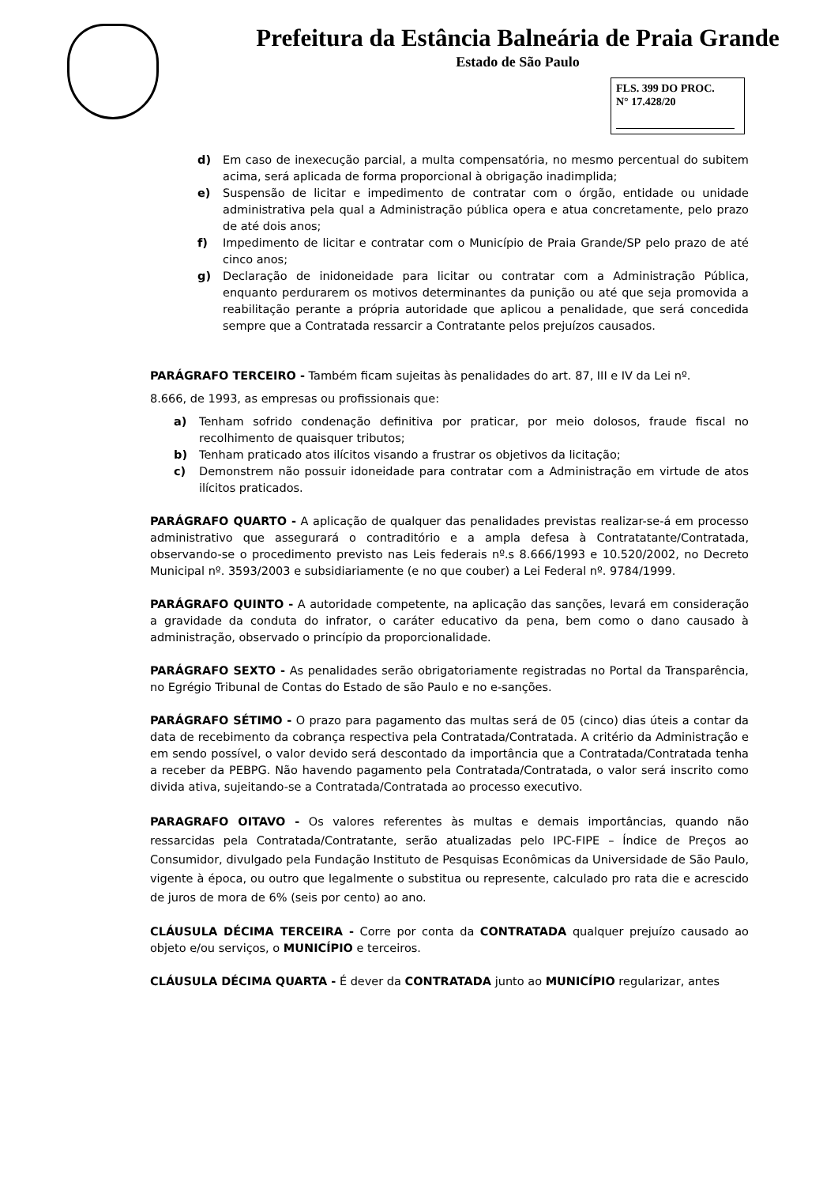Prefeitura da Estância Balneária de Praia Grande
Estado de São Paulo
FLS. 399 DO PROC.
N° 17.428/20
d) Em caso de inexecução parcial, a multa compensatória, no mesmo percentual do subitem acima, será aplicada de forma proporcional à obrigação inadimplida;
e) Suspensão de licitar e impedimento de contratar com o órgão, entidade ou unidade administrativa pela qual a Administração pública opera e atua concretamente, pelo prazo de até dois anos;
f) Impedimento de licitar e contratar com o Município de Praia Grande/SP pelo prazo de até cinco anos;
g) Declaração de inidoneidade para licitar ou contratar com a Administração Pública, enquanto perdurarem os motivos determinantes da punição ou até que seja promovida a reabilitação perante a própria autoridade que aplicou a penalidade, que será concedida sempre que a Contratada ressarcir a Contratante pelos prejuízos causados.
PARÁGRAFO TERCEIRO - Também ficam sujeitas às penalidades do art. 87, III e IV da Lei nº.
8.666, de 1993, as empresas ou profissionais que:
a) Tenham sofrido condenação definitiva por praticar, por meio dolosos, fraude fiscal no recolhimento de quaisquer tributos;
b) Tenham praticado atos ilícitos visando a frustrar os objetivos da licitação;
c) Demonstrem não possuir idoneidade para contratar com a Administração em virtude de atos ilícitos praticados.
PARÁGRAFO QUARTO - A aplicação de qualquer das penalidades previstas realizar-se-á em processo administrativo que assegurará o contraditório e a ampla defesa à Contratatante/Contratada, observando-se o procedimento previsto nas Leis federais nº.s 8.666/1993 e 10.520/2002, no Decreto Municipal nº. 3593/2003 e subsidiariamente (e no que couber) a Lei Federal nº. 9784/1999.
PARÁGRAFO QUINTO - A autoridade competente, na aplicação das sanções, levará em consideração a gravidade da conduta do infrator, o caráter educativo da pena, bem como o dano causado à administração, observado o princípio da proporcionalidade.
PARÁGRAFO SEXTO - As penalidades serão obrigatoriamente registradas no Portal da Transparência, no Egrégio Tribunal de Contas do Estado de são Paulo e no e-sanções.
PARÁGRAFO SÉTIMO - O prazo para pagamento das multas será de 05 (cinco) dias úteis a contar da data de recebimento da cobrança respectiva pela Contratada/Contratada. A critério da Administração e em sendo possível, o valor devido será descontado da importância que a Contratada/Contratada tenha a receber da PEBPG. Não havendo pagamento pela Contratada/Contratada, o valor será inscrito como divida ativa, sujeitando-se a Contratada/Contratada ao processo executivo.
PARAGRAFO OITAVO - Os valores referentes às multas e demais importâncias, quando não ressarcidas pela Contratada/Contratante, serão atualizadas pelo IPC-FIPE – Índice de Preços ao Consumidor, divulgado pela Fundação Instituto de Pesquisas Econômicas da Universidade de São Paulo, vigente à época, ou outro que legalmente o substitua ou represente, calculado pro rata die e acrescido de juros de mora de 6% (seis por cento) ao ano.
CLÁUSULA DÉCIMA TERCEIRA - Corre por conta da CONTRATADA qualquer prejuízo causado ao objeto e/ou serviços, o MUNICÍPIO e terceiros.
CLÁUSULA DÉCIMA QUARTA - É dever da CONTRATADA junto ao MUNICÍPIO regularizar, antes